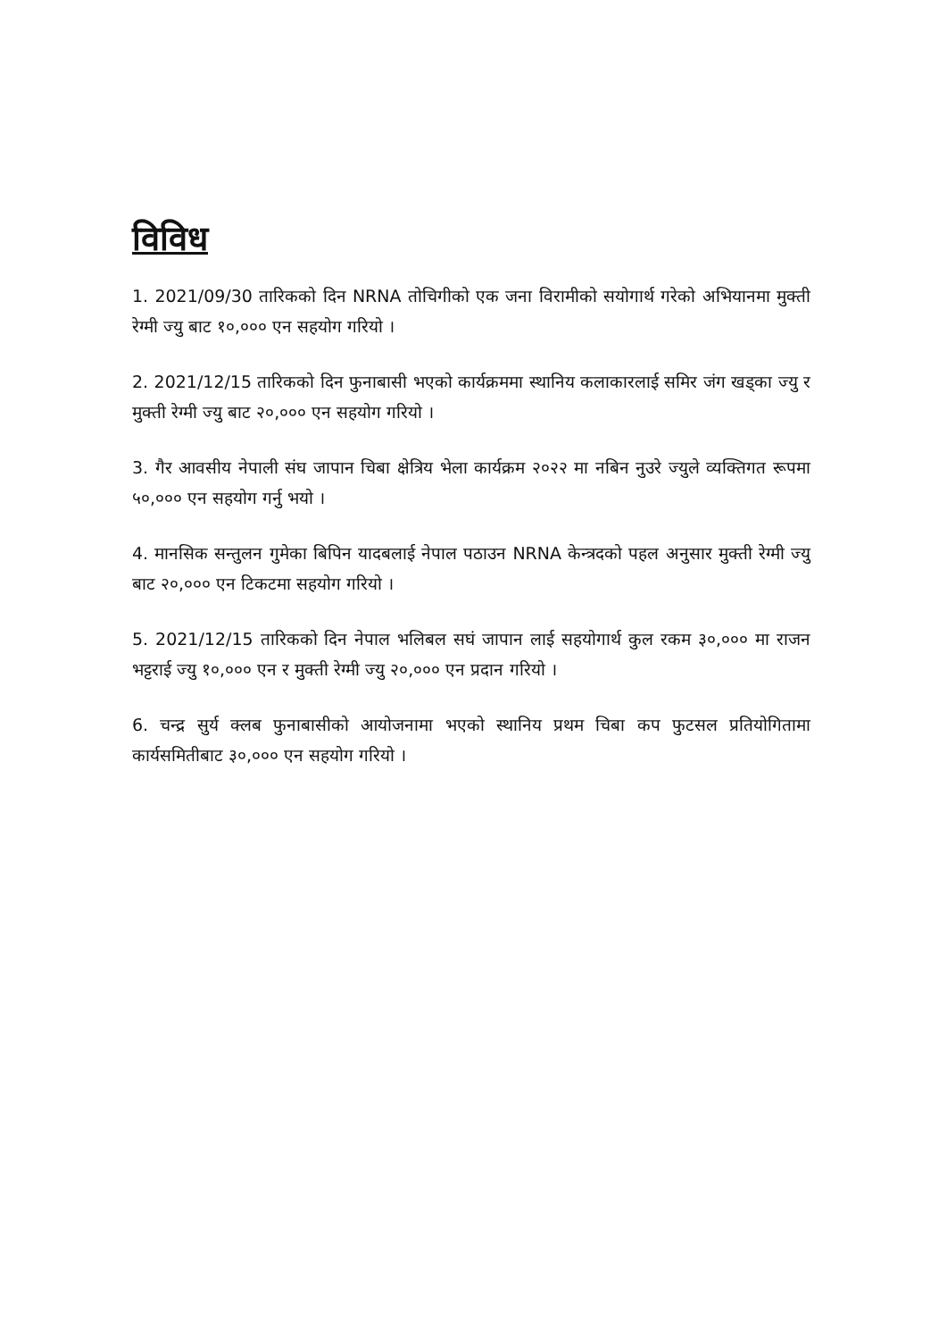विविध
1. 2021/09/30 तारिकको दिन NRNA तोचिगीको एक जना विरामीको सयोगार्थ गरेको अभियानमा मुक्ती रेग्मी ज्यु बाट १०,००० एन सहयोग गरियो ।
2. 2021/12/15 तारिकको दिन फुनाबासी भएको कार्यक्रममा स्थानिय कलाकारलाई समिर जंग खड्का ज्यु र मुक्ती रेग्मी ज्यु बाट २०,००० एन सहयोग गरियो ।
3. गैर आवसीय नेपाली संघ जापान चिबा क्षेत्रिय भेला कार्यक्रम २०२२ मा नबिन नुउरे ज्युले व्यक्तिगत रूपमा ५०,००० एन सहयोग गर्नु भयो ।
4. मानसिक सन्तुलन गुमेका बिपिन यादबलाई नेपाल पठाउन NRNA केन्त्रदको पहल अनुसार मुक्ती रेग्मी ज्यु बाट २०,००० एन टिकटमा सहयोग गरियो ।
5. 2021/12/15 तारिकको दिन नेपाल भलिबल सघं जापान लाई सहयोगार्थ कुल रकम ३०,००० मा राजन भट्टराई ज्यु १०,००० एन र मुक्ती रेग्मी ज्यु २०,००० एन प्रदान गरियो ।
6. चन्द्र सुर्य क्लब फुनाबासीको आयोजनामा भएको स्थानिय प्रथम चिबा कप फुटसल प्रतियोगितामा कार्यसमितीबाट ३०,००० एन सहयोग गरियो ।